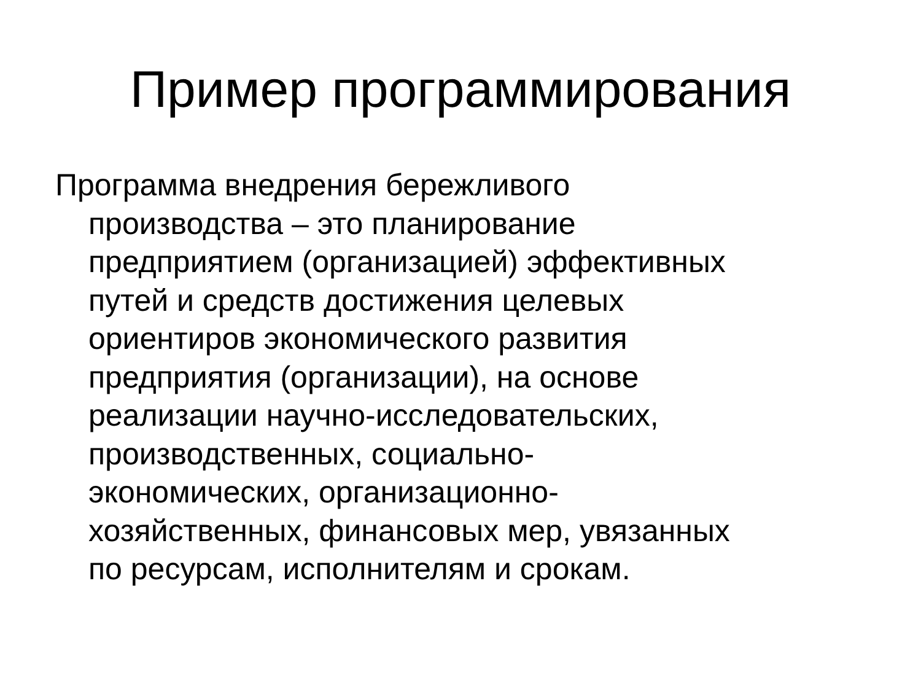Пример программирования
Программа внедрения бережливого
производства – это планирование
предприятием (организацией) эффективных
путей и средств достижения целевых
ориентиров экономического развития
предприятия (организации), на основе
реализации научно-исследовательских,
производственных, социально-
экономических, организационно-
хозяйственных, финансовых мер, увязанных
по ресурсам, исполнителям и срокам.